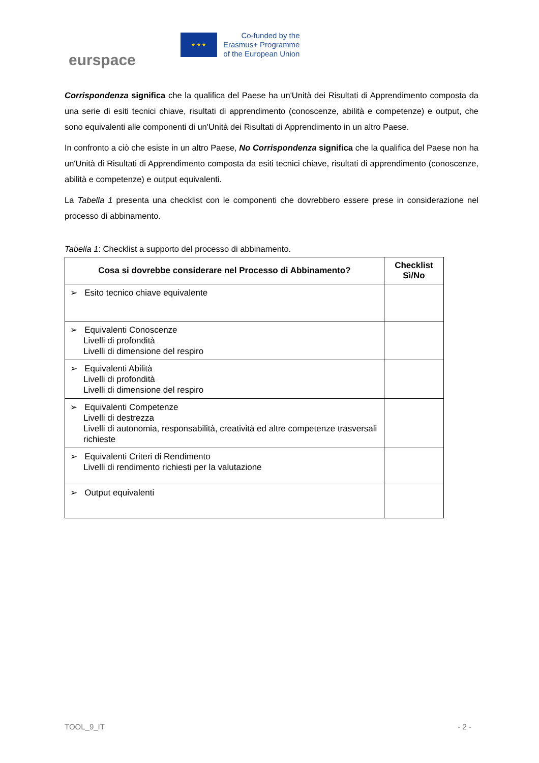eurspace
★ ★ ★
Co-funded by the
Erasmus+ Programme
of the European Union
Corrispondenza significa che la qualifica del Paese ha un'Unità dei Risultati di Apprendimento composta da una serie di esiti tecnici chiave, risultati di apprendimento (conoscenze, abilità e competenze) e output, che sono equivalenti alle componenti di un'Unità dei Risultati di Apprendimento in un altro Paese.
In confronto a ciò che esiste in un altro Paese, No Corrispondenza significa che la qualifica del Paese non ha un'Unità di Risultati di Apprendimento composta da esiti tecnici chiave, risultati di apprendimento (conoscenze, abilità e competenze) e output equivalenti.
La Tabella 1 presenta una checklist con le componenti che dovrebbero essere prese in considerazione nel processo di abbinamento.
Tabella 1: Checklist a supporto del processo di abbinamento.
| Cosa si dovrebbe considerare nel Processo di Abbinamento? | Checklist Sì/No |
| --- | --- |
| ➢ Esito tecnico chiave equivalente | |
| ➢ Equivalenti Conoscenze Livelli di profondità Livelli di dimensione del respiro | |
| ➢ Equivalenti Abilità Livelli di profondità Livelli di dimensione del respiro | |
| ➢ Equivalenti Competenze Livelli di destrezza Livelli di autonomia, responsabilità, creatività ed altre competenze trasversali richieste | |
| ➢ Equivalenti Criteri di Rendimento Livelli di rendimento richiesti per la valutazione | |
| ➢ Output equivalenti | |
TOOL_9_IT - 2 -